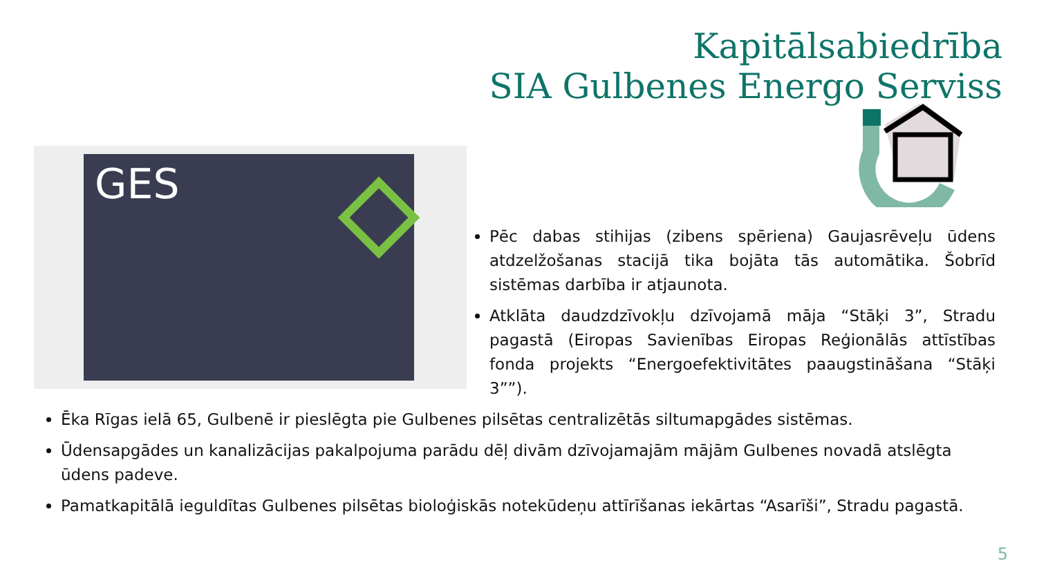Kapitālsabiedrība
SIA Gulbenes Energo Serviss
GES
Pēc dabas stihijas (zibens spēriena) Gaujasrēveļu ūdens atdzelžošanas stacijā tika bojāta tās automātika. Šobrīd sistēmas darbība ir atjaunota.
Atklāta daudzdzīvokļu dzīvojamā māja “Stāķi 3”, Stradu pagastā (Eiropas Savienības Eiropas Reģionālās attīstības fonda projekts “Energoefektivitātes paaugstināšana “Stāķi 3””).
Ēka Rīgas ielā 65, Gulbenē ir pieslēgta pie Gulbenes pilsētas centralizētās siltumapgādes sistēmas.
Ūdensapgādes un kanalizācijas pakalpojuma parādu dēļ divām dzīvojamajām mājām Gulbenes novadā atslēgta ūdens padeve.
Pamatkapitālā ieguldītas Gulbenes pilsētas bioloģiskās notekūdeņu attīrīšanas iekārtas “Asarīši”, Stradu pagastā.
5